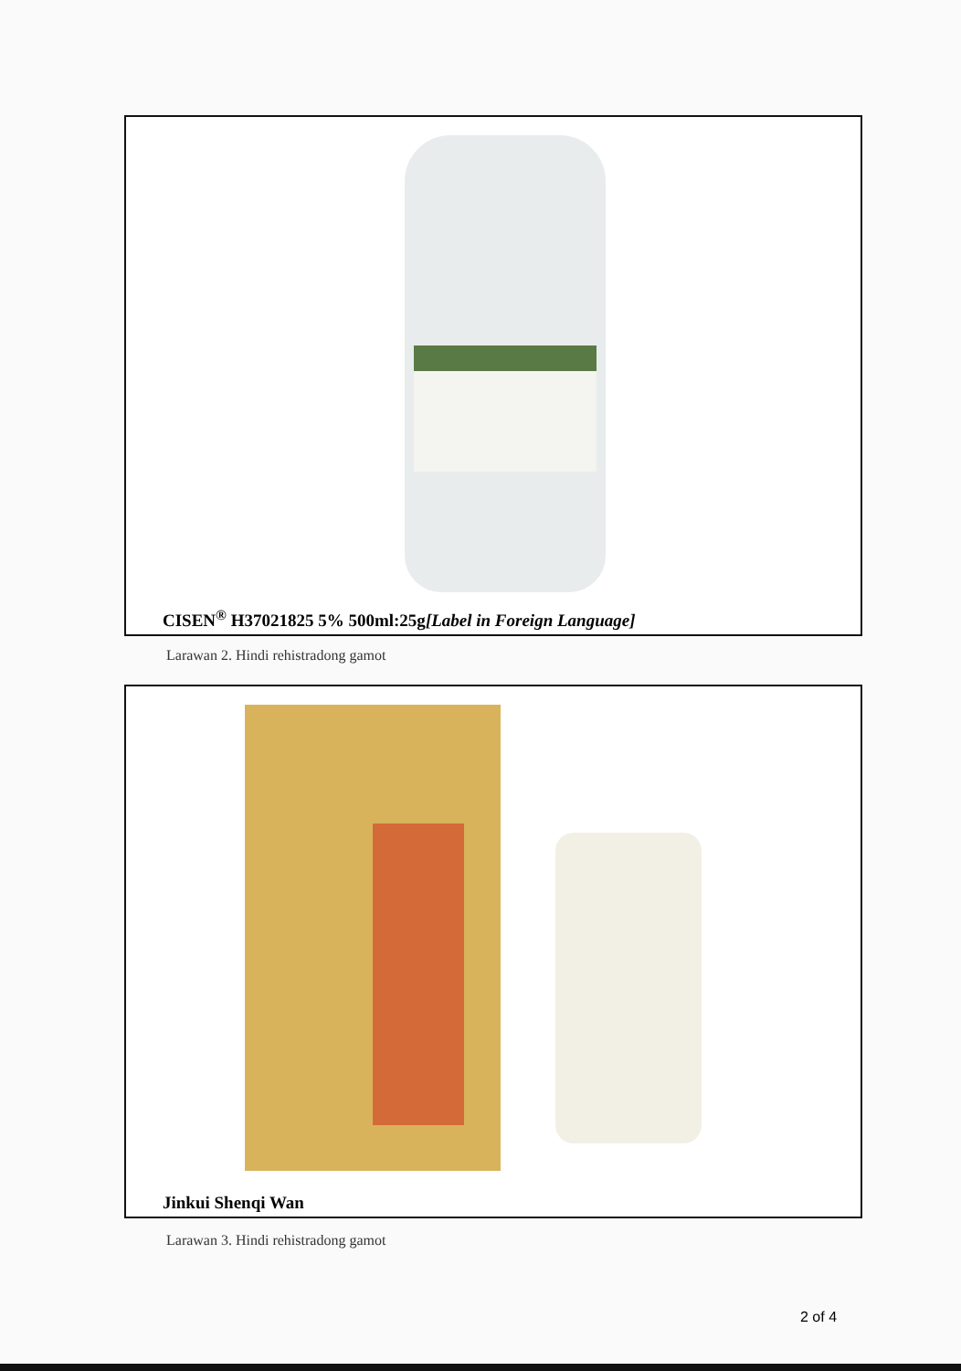CISEN<sup>®</sup> H37021825 5% 500ml:25g[Label in Foreign Language]
Larawan 2. Hindi rehistradong gamot
Jinkui Shenqi Wan
Larawan 3. Hindi rehistradong gamot
2 of 4